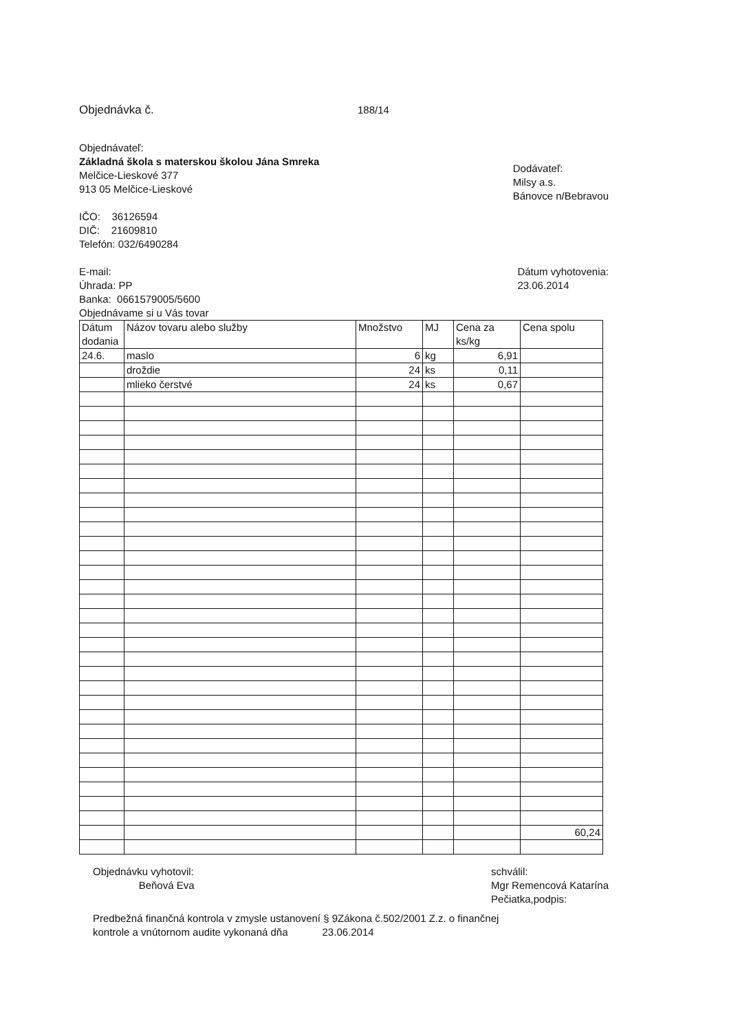Objednávka č. 188/14
Objednávateľ:
Základná škola s materskou školou Jána Smreka
Melčice-Lieskové 377
913 05 Melčice-Lieskové
IČO: 36126594
DIČ: 21609810
Telefón: 032/6490284
Dodávateľ:
Milsy a.s.
Bánovce n/Bebravou
E-mail:
Úhrada: PP
Banka: 0661579005/5600
Objednávame si u Vás tovar
Dátum vyhotovenia:
23.06.2014
| Dátum dodania | Názov tovaru alebo služby | Množstvo | MJ | Cena za ks/kg | Cena spolu |
| --- | --- | --- | --- | --- | --- |
| 24.6. | maslo | 6 | kg | 6,91 | |
| | droždie | 24 | ks | 0,11 | |
| | mlieko čerstvé | 24 | ks | 0,67 | |
| | | | | | 60,24 |
Objednávku vyhotovil:
Beňová Eva
schválil:
Mgr Remencová Katarína
Pečiatka,podpis:
Predbežná finančná kontrola v zmysle ustanovení § 9Zákona č.502/2001 Z.z. o finančnej
kontrole a vnútornom audite vykonaná dňa 23.06.2014